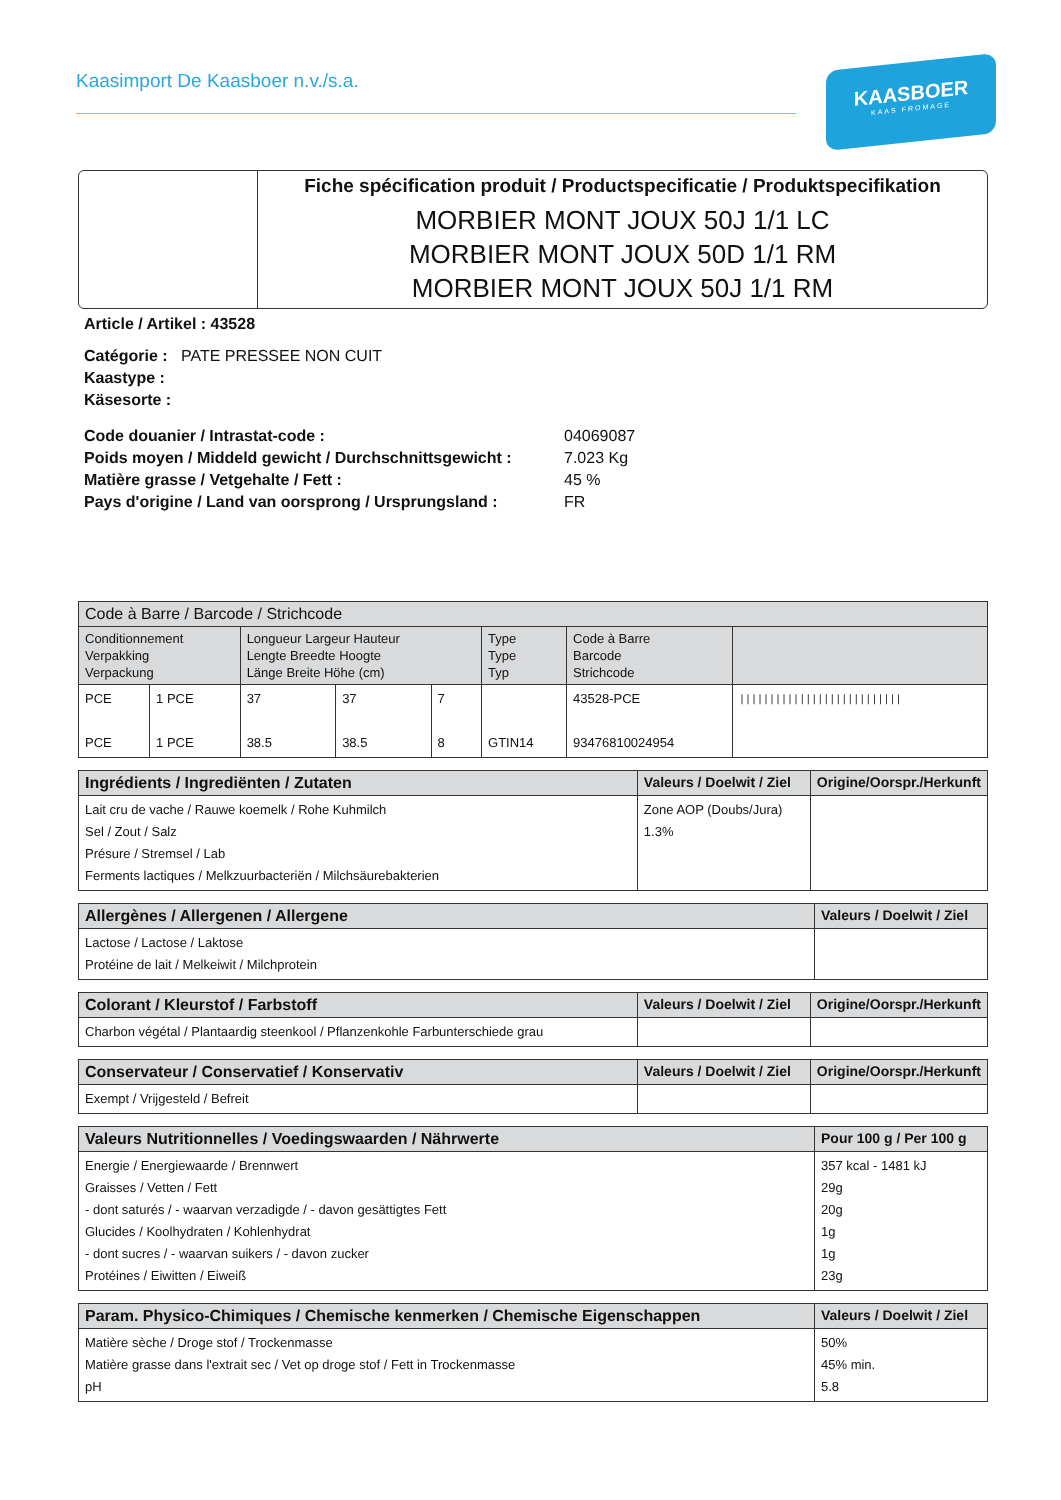Kaasimport De Kaasboer n.v./s.a.
KAASBOER
KAAS FROMAGE
Fiche spécification produit / Productspecificatie / Produktspecifikation
MORBIER MONT JOUX 50J 1/1 LC
MORBIER MONT JOUX 50D 1/1 RM
MORBIER MONT JOUX 50J 1/1 RM
Article / Artikel : 43528
Catégorie : PATE PRESSEE NON CUIT
Kaastype :
Käsesorte :
Code douanier / Intrastat-code : 04069087 Poids moyen / Middeld gewicht / Durchschnittsgewicht : 7.023 Kg Matière grasse / Vetgehalte / Fett : 45 % Pays d'origine / Land van oorsprong / Ursprungsland : FR
| Code à Barre / Barcode / Strichcode | | | | | | | |
| --- | --- | --- | --- | --- | --- | --- | --- |
| Conditionnement Verpakking Verpackung | | Longueur Largeur Hauteur Lengte Breedte Hoogte Länge Breite Höhe (cm) | | | Type Type Typ | Code à Barre Barcode Strichcode | |
| PCE PCE | 1 PCE 1 PCE | 37 38.5 | 37 38.5 | 7 8 | GTIN14 | 43528-PCE 93476810024954 | /////////////////////////// |
| Ingrédients / Ingrediënten / Zutaten | Valeurs / Doelwit / Ziel | Origine/Oorspr./Herkunft |
| --- | --- | --- |
| Lait cru de vache / Rauwe koemelk / Rohe Kuhmilch Sel / Zout / Salz Présure / Stremsel / Lab Ferments lactiques / Melkzuurbacteriën / Milchsäurebakterien | Zone AOP (Doubs/Jura) 1.3% | |
| Allergènes / Allergenen / Allergene | Valeurs / Doelwit / Ziel |
| --- | --- |
| Lactose / Lactose / Laktose Protéine de lait / Melkeiwit / Milchprotein | |
| Colorant / Kleurstof / Farbstoff | Valeurs / Doelwit / Ziel | Origine/Oorspr./Herkunft |
| --- | --- | --- |
| Charbon végétal / Plantaardig steenkool / Pflanzenkohle Farbunterschiede grau | | |
| Conservateur / Conservatief / Konservativ | Valeurs / Doelwit / Ziel | Origine/Oorspr./Herkunft |
| --- | --- | --- |
| Exempt / Vrijgesteld / Befreit | | |
| Valeurs Nutritionnelles / Voedingswaarden / Nährwerte | Pour 100 g / Per 100 g |
| --- | --- |
| Energie / Energiewaarde / Brennwert Graisses / Vetten / Fett - dont saturés / - waarvan verzadigde / - davon gesättigtes Fett Glucides / Koolhydraten / Kohlenhydrat - dont sucres / - waarvan suikers / - davon zucker Protéines / Eiwitten / Eiweiß | 357 kcal - 1481 kJ 29g 20g 1g 1g 23g |
| Param. Physico-Chimiques / Chemische kenmerken / Chemische Eigenschappen | Valeurs / Doelwit / Ziel |
| --- | --- |
| Matière sèche / Droge stof / Trockenmasse Matière grasse dans l'extrait sec / Vet op droge stof / Fett in Trockenmasse pH | 50% 45% min. 5.8 |